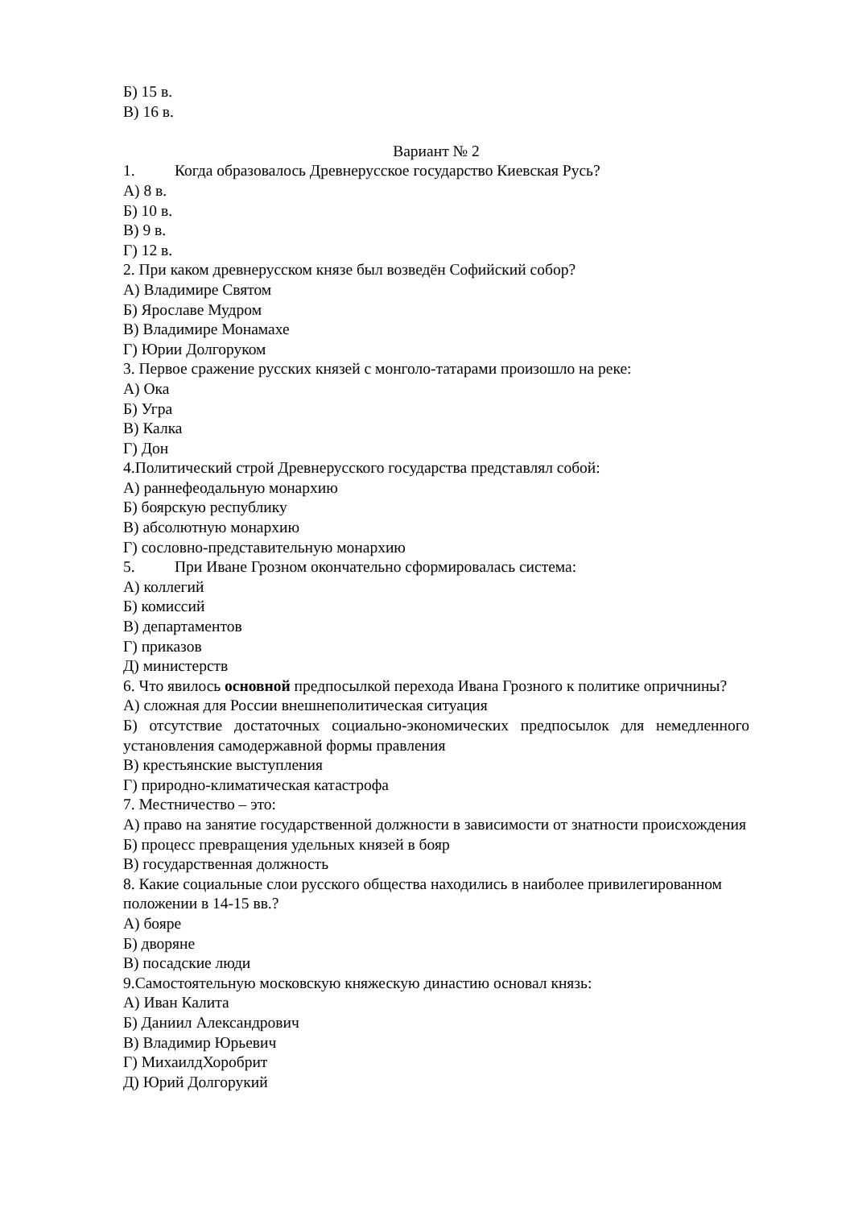Б) 15 в.
В) 16 в.
Вариант № 2
1. Когда образовалось Древнерусское государство Киевская Русь?
А) 8 в.
Б) 10 в.
В) 9 в.
Г) 12 в.
2. При каком древнерусском князе был возведён Софийский собор?
А) Владимире Святом
Б) Ярославе Мудром
В) Владимире Монамахе
Г) Юрии Долгоруком
3. Первое сражение русских князей с монголо-татарами произошло на реке:
А) Ока
Б) Угра
В) Калка
Г) Дон
4.Политический строй Древнерусского государства представлял собой:
А) раннефеодальную монархию
Б) боярскую республику
В) абсолютную монархию
Г) сословно-представительную монархию
5. При Иване Грозном окончательно сформировалась система:
А) коллегий
Б) комиссий
В) департаментов
Г) приказов
Д) министерств
6. Что явилось основной предпосылкой перехода Ивана Грозного к политике опричнины?
А) сложная для России внешнеполитическая ситуация
Б) отсутствие достаточных социально-экономических предпосылок для немедленного установления самодержавной формы правления
В) крестьянские выступления
Г) природно-климатическая катастрофа
7. Местничество – это:
А) право на занятие государственной должности в зависимости от знатности происхождения
Б) процесс превращения удельных князей в бояр
В) государственная должность
8. Какие социальные слои русского общества находились в наиболее привилегированном положении в 14-15 вв.?
А) бояре
Б) дворяне
В) посадские люди
9.Самостоятельную московскую княжескую династию основал князь:
А) Иван Калита
Б) Даниил Александрович
В) Владимир Юрьевич
Г) МихаилдХоробрит
Д) Юрий Долгорукий